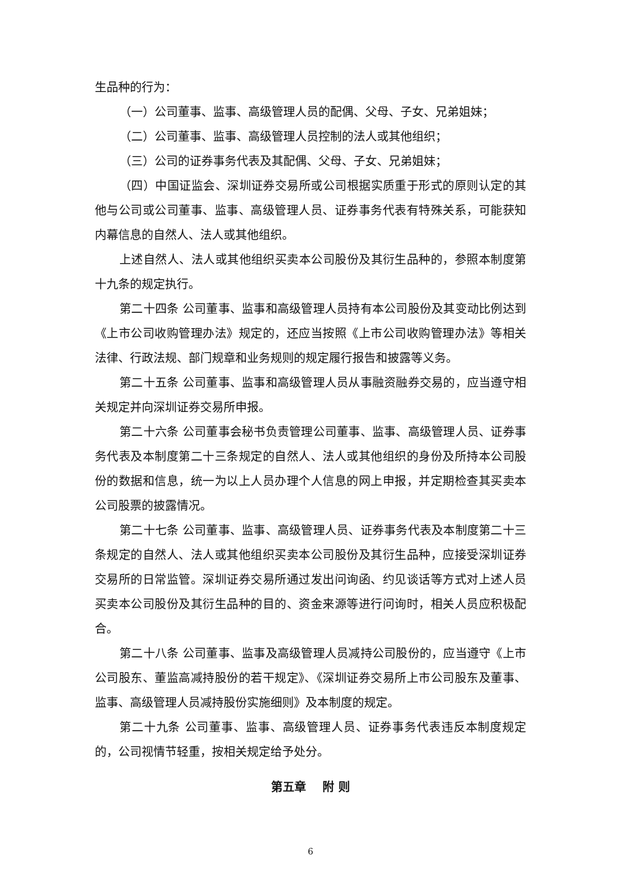生品种的行为：
（一）公司董事、监事、高级管理人员的配偶、父母、子女、兄弟姐妹；
（二）公司董事、监事、高级管理人员控制的法人或其他组织；
（三）公司的证券事务代表及其配偶、父母、子女、兄弟姐妹；
（四）中国证监会、深圳证券交易所或公司根据实质重于形式的原则认定的其他与公司或公司董事、监事、高级管理人员、证券事务代表有特殊关系，可能获知内幕信息的自然人、法人或其他组织。
上述自然人、法人或其他组织买卖本公司股份及其衍生品种的，参照本制度第十九条的规定执行。
第二十四条 公司董事、监事和高级管理人员持有本公司股份及其变动比例达到《上市公司收购管理办法》规定的，还应当按照《上市公司收购管理办法》等相关法律、行政法规、部门规章和业务规则的规定履行报告和披露等义务。
第二十五条 公司董事、监事和高级管理人员从事融资融券交易的，应当遵守相关规定并向深圳证券交易所申报。
第二十六条 公司董事会秘书负责管理公司董事、监事、高级管理人员、证券事务代表及本制度第二十三条规定的自然人、法人或其他组织的身份及所持本公司股份的数据和信息，统一为以上人员办理个人信息的网上申报，并定期检查其买卖本公司股票的披露情况。
第二十七条 公司董事、监事、高级管理人员、证券事务代表及本制度第二十三条规定的自然人、法人或其他组织买卖本公司股份及其衍生品种，应接受深圳证券交易所的日常监管。深圳证券交易所通过发出问询函、约见谈话等方式对上述人员买卖本公司股份及其衍生品种的目的、资金来源等进行问询时，相关人员应积极配合。
第二十八条 公司董事、监事及高级管理人员减持公司股份的，应当遵守《上市公司股东、董监高减持股份的若干规定》、《深圳证券交易所上市公司股东及董事、监事、高级管理人员减持股份实施细则》及本制度的规定。
第二十九条 公司董事、监事、高级管理人员、证券事务代表违反本制度规定的，公司视情节轻重，按相关规定给予处分。
第五章 附 则
6